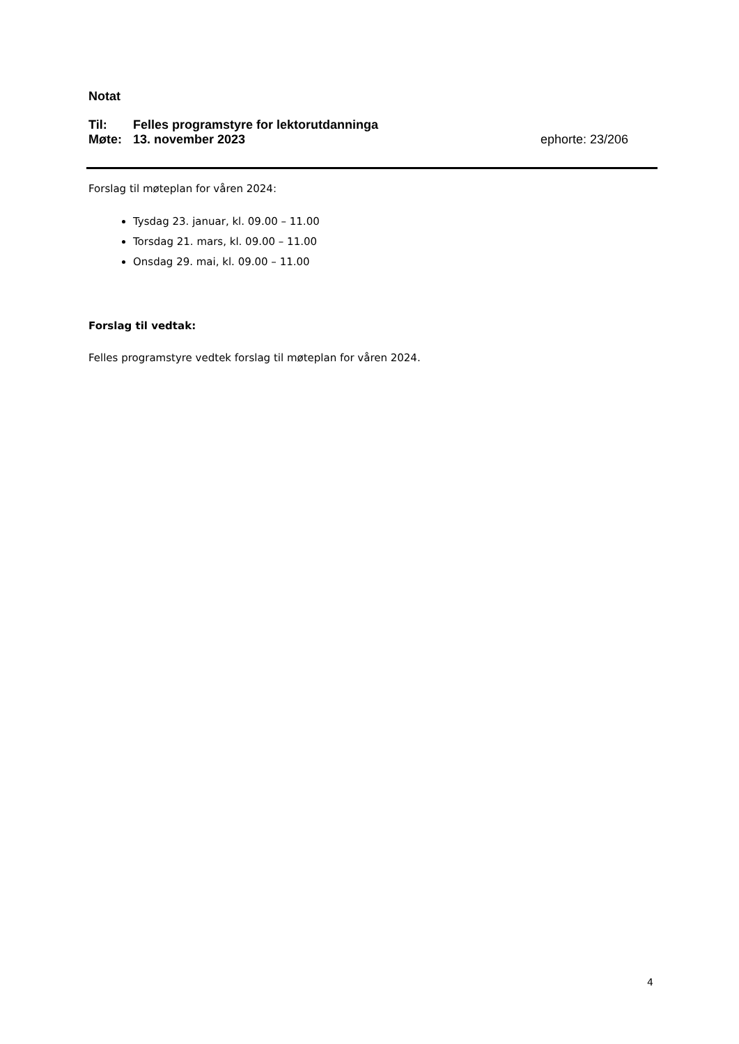Notat
Til: Felles programstyre for lektorutdanninga
Møte: 13. november 2023 ephorte: 23/206
Forslag til møteplan for våren 2024:
Tysdag 23. januar, kl. 09.00 – 11.00
Torsdag 21. mars, kl. 09.00 – 11.00
Onsdag 29. mai, kl. 09.00 – 11.00
Forslag til vedtak:
Felles programstyre vedtek forslag til møteplan for våren 2024.
4